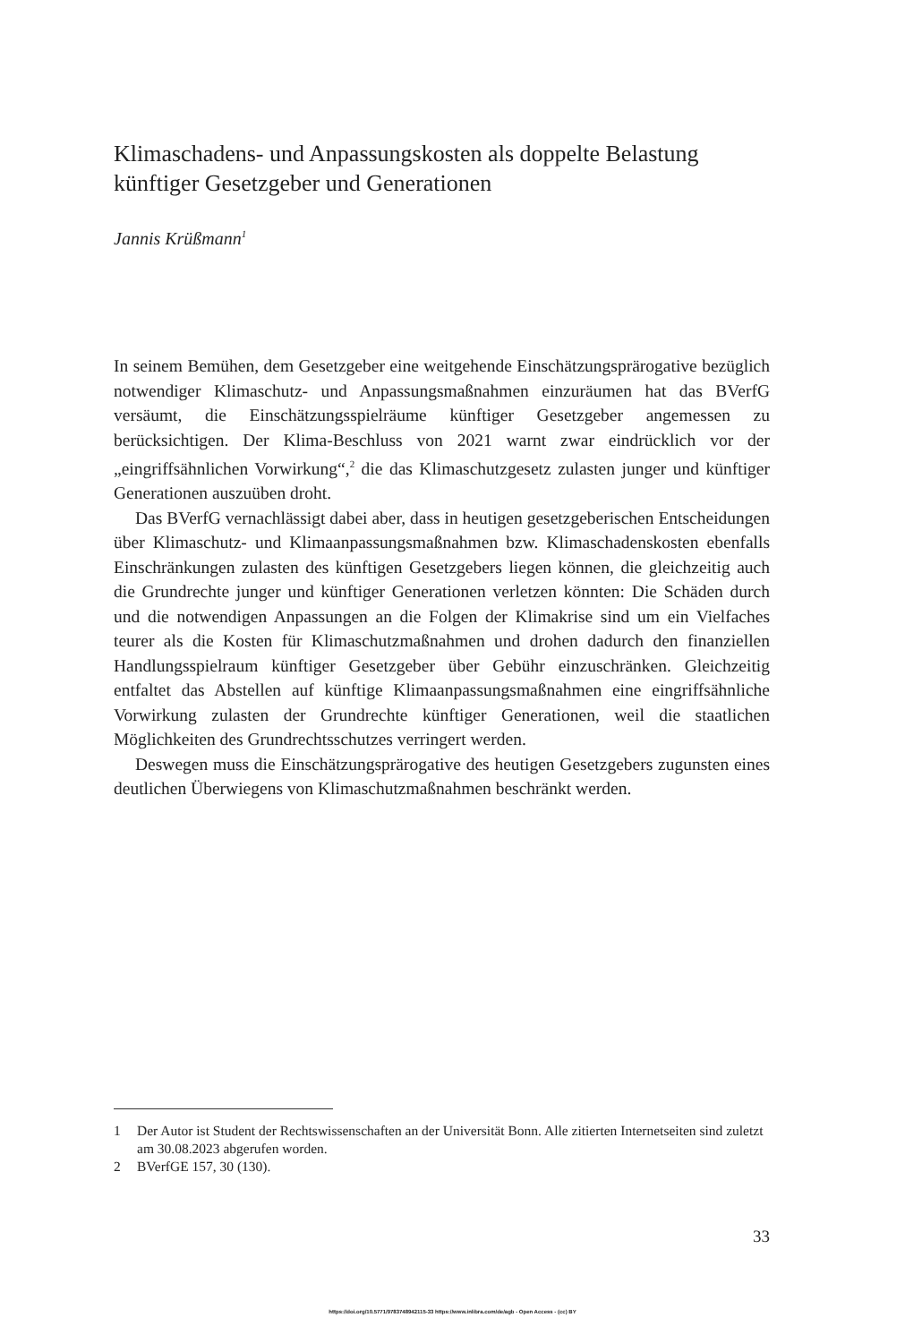Klimaschadens- und Anpassungskosten als doppelte Belastung künftiger Gesetzgeber und Generationen
Jannis Krüßmann<sup>1</sup>
In seinem Bemühen, dem Gesetzgeber eine weitgehende Einschätzungsprärogative bezüglich notwendiger Klimaschutz- und Anpassungsmaßnahmen einzuräumen hat das BVerfG versäumt, die Einschätzungsspielräume künftiger Gesetzgeber angemessen zu berücksichtigen. Der Klima-Beschluss von 2021 warnt zwar eindrücklich vor der „eingriffsähnlichen Vorwirkung“,<sup>2</sup> die das Klimaschutzgesetz zulasten junger und künftiger Generationen auszuüben droht.
Das BVerfG vernachlässigt dabei aber, dass in heutigen gesetzgeberischen Entscheidungen über Klimaschutz- und Klimaanpassungsmaßnahmen bzw. Klimaschadenskosten ebenfalls Einschränkungen zulasten des künftigen Gesetzgebers liegen können, die gleichzeitig auch die Grundrechte junger und künftiger Generationen verletzen könnten: Die Schäden durch und die notwendigen Anpassungen an die Folgen der Klimakrise sind um ein Vielfaches teurer als die Kosten für Klimaschutzmaßnahmen und drohen dadurch den finanziellen Handlungsspielraum künftiger Gesetzgeber über Gebühr einzuschränken. Gleichzeitig entfaltet das Abstellen auf künftige Klimaanpassungsmaßnahmen eine eingriffsähnliche Vorwirkung zulasten der Grundrechte künftiger Generationen, weil die staatlichen Möglichkeiten des Grundrechtsschutzes verringert werden.
Deswegen muss die Einschätzungsprärogative des heutigen Gesetzgebers zugunsten eines deutlichen Überwiegens von Klimaschutzmaßnahmen beschränkt werden.
1 Der Autor ist Student der Rechtswissenschaften an der Universität Bonn. Alle zitierten Internetseiten sind zuletzt am 30.08.2023 abgerufen worden.
2 BVerfGE 157, 30 (130).
33
https://doi.org/10.5771/9783748942115-33 https://www.inlibra.com/de/agb - Open Access - (cc) BY